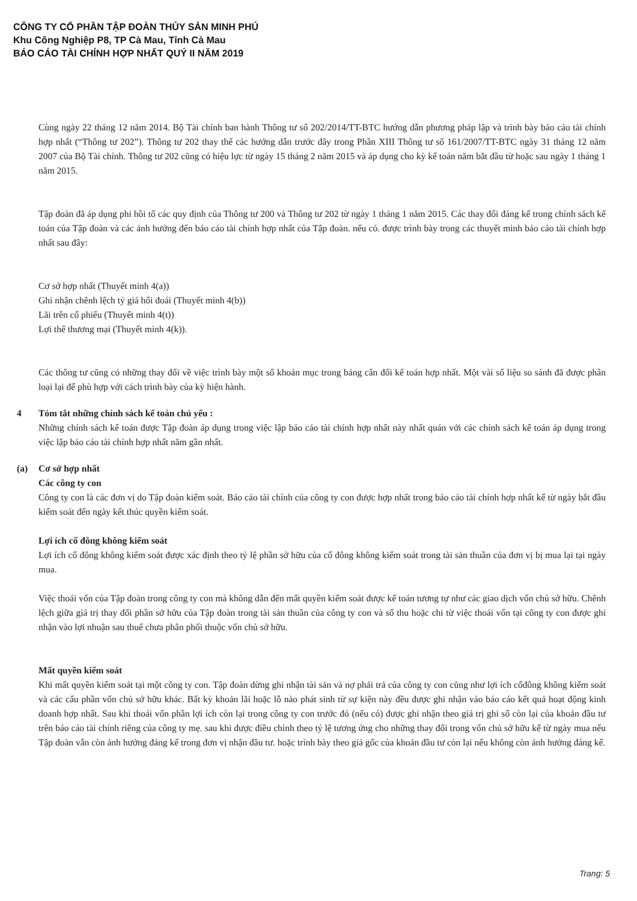CÔNG TY CỔ PHẦN TẬP ĐOÀN THỦY SẢN MINH PHÚ
Khu Công Nghiệp P8, TP Cà Mau, Tỉnh Cà Mau
BÁO CÁO TÀI CHÍNH HỢP NHẤT QUÝ II NĂM 2019
Cùng ngày 22 tháng 12 năm 2014. Bộ Tài chính ban hành Thông tư số 202/2014/TT-BTC hướng dẫn phương pháp lập và trình bày báo cáo tài chính hợp nhất (“Thông tư 202”). Thông tư 202 thay thế các hướng dẫn trước đây trong Phần XIII Thông tư số 161/2007/TT-BTC ngày 31 tháng 12 năm 2007 của Bộ Tài chính. Thông tư 202 cũng có hiệu lực từ ngày 15 tháng 2 năm 2015 và áp dụng cho kỳ kế toán năm bắt đầu từ hoặc sau ngày 1 tháng 1 năm 2015.
Tập đoàn đã áp dụng phi hồi tố các quy định của Thông tư 200 và Thông tư 202 từ ngày 1 tháng 1 năm 2015. Các thay đổi đáng kể trong chính sách kế toán của Tập đoàn và các ảnh hưởng đến báo cáo tài chính hợp nhất của Tập đoàn. nếu có. được trình bày trong các thuyết minh báo cáo tài chính hợp nhất sau đây:
Cơ sở hợp nhất (Thuyết minh 4(a))
Ghi nhận chênh lệch tỷ giá hối đoái (Thuyết minh 4(b))
Lãi trên cổ phiếu (Thuyết minh 4(t))
Lợi thế thương mại (Thuyết minh 4(k)).
Các thông tư cũng có những thay đổi về việc trình bày một số khoản mục trong bảng cân đối kế toán hợp nhất. Một vài số liệu so sánh đã được phân loại lại để phù hợp với cách trình bày của kỳ hiện hành.
4 Tóm tắt những chính sách kế toán chủ yếu :
Những chính sách kế toán được Tập đoàn áp dụng trong việc lập báo cáo tài chính hợp nhất này nhất quán với các chính sách kế toán áp dụng trong việc lập báo cáo tài chính hợp nhất năm gần nhất.
(a) Cơ sở hợp nhất
Các công ty con
Công ty con là các đơn vị do Tập đoàn kiểm soát. Báo cáo tài chính của công ty con được hợp nhất trong báo cáo tài chính hợp nhất kể từ ngày bắt đầu kiểm soát đến ngày kết thúc quyền kiểm soát.
Lợi ích cổ đông không kiểm soát
Lợi ích cổ đông không kiểm soát được xác định theo tỷ lệ phần sở hữu của cổ đông không kiểm soát trong tài sản thuần của đơn vị bị mua lại tại ngày mua.
Việc thoái vốn của Tập đoàn trong công ty con mà không dẫn đến mất quyền kiểm soát được kế toán tương tự như các giao dịch vốn chủ sở hữu. Chênh lệch giữa giá trị thay đổi phần sở hữu của Tập đoàn trong tài sản thuần của công ty con và số thu hoặc chi từ việc thoái vốn tại công ty con được ghi nhận vào lợi nhuận sau thuế chưa phân phối thuộc vốn chủ sở hữu.
Mất quyền kiểm soát
Khi mất quyền kiểm soát tại một công ty con. Tập đoàn dừng ghi nhận tài sản và nợ phải trả của công ty con cũng như lợi ích cổđông không kiểm soát và các cấu phần vốn chủ sở hữu khác. Bất kỳ khoản lãi hoặc lỗ nào phát sinh từ sự kiện này đều được ghi nhận vào báo cáo kết quả hoạt động kinh doanh hợp nhất. Sau khi thoái vốn phần lợi ích còn lại trong công ty con trước đó (nếu có) được ghi nhận theo giá trị ghi sổ còn lại của khoản đầu tư trên báo cáo tài chính riêng của công ty mẹ. sau khi được điều chỉnh theo tỷ lệ tương ứng cho những thay đổi trong vốn chủ sở hữu kể từ ngày mua nếu Tập đoàn vẫn còn ảnh hưởng đáng kể trong đơn vị nhận đầu tư. hoặc trình bày theo giá gốc của khoản đầu tư còn lại nếu không còn ảnh hưởng đáng kể.
Trang: 5